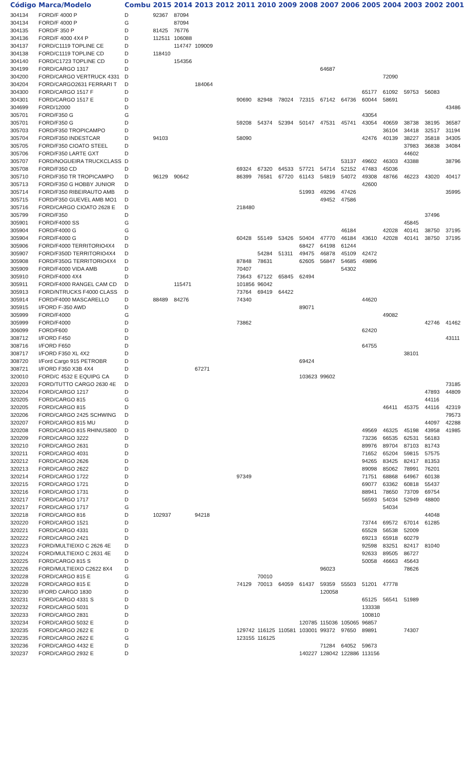| Código | Marca/Modelo | Combu | 2015 | 2014 | 2013 | 2012 | 2011 | 2010 | 2009 | 2008 | 2007 | 2006 | 2005 | 2004 | 2003 | 2002 | 2001 |
| --- | --- | --- | --- | --- | --- | --- | --- | --- | --- | --- | --- | --- | --- | --- | --- | --- | --- |
| 304134 | FORD/F 4000 P | D | 92367 | 87094 | | | | | | | | | | | | | |
| 304134 | FORD/F 4000 P | G | | 87094 | | | | | | | | | | | | | |
| 304135 | FORD/F 350 P | D | 81425 | 76776 | | | | | | | | | | | | | |
| 304136 | FORD/F 4000 4X4 P | D | 112511 | 106088 | | | | | | | | | | | | | |
| 304137 | FORD/C1119 TOPLINE CE | D | | 114747 | 109009 | | | | | | | | | | | | |
| 304138 | FORD/C1119 TOPLINE CD | D | 118410 | | | | | | | | | | | | | | |
| 304140 | FORD/C1723 TOPLINE CD | D | | 154356 | | | | | | | | | | | | | |
| 304199 | FORD/CARGO 1317 | D | | | | | | | | | 64687 | | | | | | |
| 304200 | FORD/CARGO VERTRUCK 4331 | D | | | | | | | | | | | | 72090 | | | |
| 304204 | FORD/CARGO2631 FERRARI T | D | | | 184064 | | | | | | | | | | | | |
| 304300 | FORD/CARGO 1517 F | D | | | | | | | | | | | 65177 | 61092 | 59753 | 56083 | |
| 304301 | FORD/CARGO 1517 E | D | | | | | 90690 | 82948 | 78024 | 72315 | 67142 | 64736 | 60044 | 58691 | | | |
| 304699 | FORD/12000 | D | | | | | | | | | | | | | | | 43486 |
| 305701 | FORD/F350 G | G | | | | | | | | | | | 43054 | | | | |
| 305701 | FORD/F350 G | D | | | | | 59208 | 54374 | 52394 | 50147 | 47531 | 45741 | 43054 | 40659 | 38738 | 38195 | 36587 |
| 305703 | FORD/F350 TROPICAMPO | D | | | | | | | | | | | | 36104 | 34418 | 32517 | 31194 |
| 305704 | FORD/F350 INDESTCAR | D | 94103 | | | | 58090 | | | | | | 42476 | 40139 | 38227 | 35818 | 34305 |
| 305705 | FORD/F350 CIOATO STEEL | D | | | | | | | | | | | | | 37983 | 36838 | 34084 |
| 305706 | FORD/F350 LARTE GXT | D | | | | | | | | | | | | | 44602 | | |
| 305707 | FORD/NOGUEIRA TRUCKCLASS | D | | | | | | | | | | 53137 | 49602 | 46303 | 43388 | | 38796 |
| 305708 | FORD/F350 CD | D | | | | | 69324 | 67320 | 64533 | 57721 | 54714 | 52152 | 47483 | 45036 | | | |
| 305710 | FORD/F350 TR TROPICAMPO | D | 96129 | 90642 | | | 86399 | 76581 | 67720 | 61143 | 54819 | 54072 | 49308 | 48766 | 46223 | 43020 | 40417 |
| 305713 | FORD/F350 G HOBBY JUNIOR | D | | | | | | | | | | | 42600 | | | | |
| 305714 | FORD/F350 RIBEIRAUTO AMB | D | | | | | | | | 51993 | 49296 | 47426 | | | | | 35995 |
| 305715 | FORD/F350 GUEVEL AMB MO1 | D | | | | | | | | | 49452 | 47586 | | | | | |
| 305716 | FORD/CARGO CIOATO 2628 E | D | | | | | 218480 | | | | | | | | | | |
| 305799 | FORD/F350 | D | | | | | | | | | | | | | | 37496 | |
| 305901 | FORD/F4000 SS | G | | | | | | | | | | | | | 45845 | | |
| 305904 | FORD/F4000 G | G | | | | | | | | | | 46184 | | 42028 | 40141 | 38750 | 37195 |
| 305904 | FORD/F4000 G | D | | | | | 60428 | 55149 | 53426 | 50404 | 47770 | 46184 | 43610 | 42028 | 40141 | 38750 | 37195 |
| 305906 | FORD/F4000 TERRITORIO4X4 | D | | | | | | | | 68427 | 64198 | 61244 | | | | | |
| 305907 | FORD/F350D TERRITORIO4X4 | D | | | | | | 54284 | 51311 | 49475 | 46878 | 45109 | 42472 | | | | |
| 305908 | FORD/F350G TERRITORIO4X4 | D | | | | | 87848 | 78631 | | 62605 | 56847 | 54685 | 49896 | | | | |
| 305909 | FORD/F4000 VIDA AMB | D | | | | | 70407 | | | | | 54302 | | | | | |
| 305910 | FORD/F4000 4X4 | D | | | | | 73643 | 67122 | 65845 | 62494 | | | | | | | |
| 305911 | FORD/F4000 RANGEL CAM CD | D | | 115471 | | | 101856 | 96042 | | | | | | | | | |
| 305913 | FORD/NTRUCKS F4000 CLASS | D | | | | | 73764 | 69419 | 64422 | | | | | | | | |
| 305914 | FORD/F4000 MASCARELLO | D | 88489 | 84276 | | | 74340 | | | | | | 44620 | | | | |
| 305915 | I/FORD F-350 AWD | D | | | | | | | | 89071 | | | | | | | |
| 305999 | FORD/F4000 | G | | | | | | | | | | | | 49082 | | | |
| 305999 | FORD/F4000 | D | | | | | 73862 | | | | | | | | | 42746 | 41462 |
| 306099 | FORD/F600 | D | | | | | | | | | | | 62420 | | | | |
| 308712 | I/FORD F450 | D | | | | | | | | | | | | | | | 43111 |
| 308716 | I/FORD F650 | D | | | | | | | | | | | 64755 | | | | |
| 308717 | I/FORD F350 XL 4X2 | D | | | | | | | | | | | | | 38101 | | |
| 308720 | I/Ford Cargo 915 PETROBR | D | | | | | | | | 69424 | | | | | | | |
| 308721 | I/FORD F350 X3B 4X4 | D | | | 67271 | | | | | | | | | | | | |
| 320010 | FORD/C 4532 E EQUIPG CA | D | | | | | | | | 103623 | 99602 | | | | | | |
| 320203 | FORD/TUTTO CARGO 2630 4E | D | | | | | | | | | | | | | | | 73185 |
| 320204 | FORD/CARGO 1217 | D | | | | | | | | | | | | | | 47893 | 44809 |
| 320205 | FORD/CARGO 815 | G | | | | | | | | | | | | | | 44116 | |
| 320205 | FORD/CARGO 815 | D | | | | | | | | | | | | 46411 | 45375 | 44116 | 42319 |
| 320206 | FORD/CARGO 2425 SCHWING | D | | | | | | | | | | | | | | | 79573 |
| 320207 | FORD/CARGO 815 MU | D | | | | | | | | | | | | | | 44097 | 42288 |
| 320208 | FORD/CARGO 815 RHINUS800 | D | | | | | | | | | | | 49569 | 46325 | 45198 | 43958 | 41985 |
| 320209 | FORD/CARGO 3222 | D | | | | | | | | | | | 73236 | 66535 | 62531 | 56183 | |
| 320210 | FORD/CARGO 2631 | D | | | | | | | | | | | 89976 | 89704 | 87103 | 81743 | |
| 320211 | FORD/CARGO 4031 | D | | | | | | | | | | | 71652 | 65204 | 59815 | 57575 | |
| 320212 | FORD/CARGO 2626 | D | | | | | | | | | | | 94265 | 83425 | 82417 | 81353 | |
| 320213 | FORD/CARGO 2622 | D | | | | | | | | | | | 89098 | 85062 | 78991 | 76201 | |
| 320214 | FORD/CARGO 1722 | D | | | | | 97349 | | | | | | 71751 | 68868 | 64967 | 60138 | |
| 320215 | FORD/CARGO 1721 | D | | | | | | | | | | | 69077 | 63362 | 60818 | 55437 | |
| 320216 | FORD/CARGO 1731 | D | | | | | | | | | | | 88941 | 78650 | 73709 | 69754 | |
| 320217 | FORD/CARGO 1717 | D | | | | | | | | | | | 56593 | 54034 | 52949 | 48800 | |
| 320217 | FORD/CARGO 1717 | G | | | | | | | | | | | | 54034 | | | |
| 320218 | FORD/CARGO 816 | D | 102937 | | 94218 | | | | | | | | | | | 44048 | |
| 320220 | FORD/CARGO 1521 | D | | | | | | | | | | | 73744 | 69572 | 67014 | 61285 | |
| 320221 | FORD/CARGO 4331 | D | | | | | | | | | | | 65528 | 56538 | 52009 | | |
| 320222 | FORD/CARGO 2421 | D | | | | | | | | | | | 69213 | 65918 | 60279 | | |
| 320223 | FORD/MULTIEIXO C 2626 4E | D | | | | | | | | | | | 92598 | 83251 | 82417 | 81040 | |
| 320224 | FORD/MULTIEIXO C 2631 4E | D | | | | | | | | | | | 92633 | 89505 | 86727 | | |
| 320225 | FORD/CARGO 815 S | D | | | | | | | | | | | 50058 | 46663 | 45643 | | |
| 320226 | FORD/MULTIEIXO C2622 8X4 | D | | | | | | | | | 96023 | | | | 78626 | | |
| 320228 | FORD/CARGO 815 E | G | | | | | | 70010 | | | | | | | | | |
| 320228 | FORD/CARGO 815 E | D | | | | | 74129 | 70013 | 64059 | 61437 | 59359 | 55503 | 51201 | 47778 | | | |
| 320230 | I/FORD CARGO 1830 | D | | | | | | | | | 120058 | | | | | | |
| 320231 | FORD/CARGO 4331 S | D | | | | | | | | | | | 65125 | 56541 | 51989 | | |
| 320232 | FORD/CARGO 5031 | D | | | | | | | | | | | 133338 | | | | |
| 320233 | FORD/CARGO 2831 | D | | | | | | | | | | | 100810 | | | | |
| 320234 | FORD/CARGO 5032 E | D | | | | | | | | 120785 | 115036 | 105065 | 96857 | | | | |
| 320235 | FORD/CARGO 2622 E | D | | | | | 129742 | 116125 | 110581 | 103001 | 99372 | 97650 | 89891 | | 74307 | | |
| 320235 | FORD/CARGO 2622 E | G | | | | | 123155 | 116125 | | | | | | | | | |
| 320236 | FORD/CARGO 4432 E | D | | | | | | | | | 71284 | 64052 | 59673 | | | | |
| 320237 | FORD/CARGO 2932 E | D | | | | | | | | 140227 | 128042 | 122886 | 113156 | | | | |